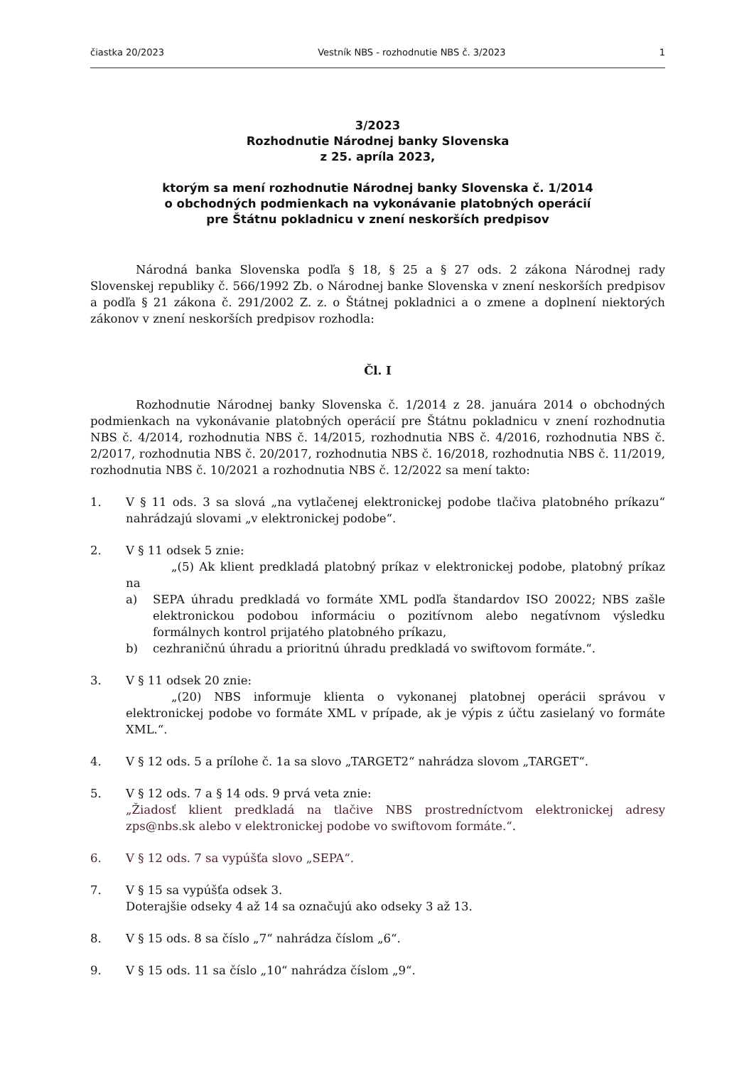čiastka 20/2023 Vestník NBS - rozhodnutie NBS č. 3/2023 1
3/2023
Rozhodnutie Národnej banky Slovenska
z 25. apríla 2023,
ktorým sa mení rozhodnutie Národnej banky Slovenska č. 1/2014
o obchodných podmienkach na vykonávanie platobných operácií
pre Štátnu pokladnicu v znení neskorších predpisov
Národná banka Slovenska podľa § 18, § 25 a § 27 ods. 2 zákona Národnej rady Slovenskej republiky č. 566/1992 Zb. o Národnej banke Slovenska v znení neskorších predpisov a podľa § 21 zákona č. 291/2002 Z. z. o Štátnej pokladnici a o zmene a doplnení niektorých zákonov v znení neskorších predpisov rozhodla:
Čl. I
Rozhodnutie Národnej banky Slovenska č. 1/2014 z 28. januára 2014 o obchodných podmienkach na vykonávanie platobných operácií pre Štátnu pokladnicu v znení rozhodnutia NBS č. 4/2014, rozhodnutia NBS č. 14/2015, rozhodnutia NBS č. 4/2016, rozhodnutia NBS č. 2/2017, rozhodnutia NBS č. 20/2017, rozhodnutia NBS č. 16/2018, rozhodnutia NBS č. 11/2019, rozhodnutia NBS č. 10/2021 a rozhodnutia NBS č. 12/2022 sa mení takto:
1. V § 11 ods. 3 sa slová „na vytlačenej elektronickej podobe tlačiva platobného príkazu“ nahrádzajú slovami „v elektronickej podobe“.
2. V § 11 odsek 5 znie:
„(5) Ak klient predkladá platobný príkaz v elektronickej podobe, platobný príkaz na
a) SEPA úhradu predkladá vo formáte XML podľa štandardov ISO 20022; NBS zašle elektronickou podobou informáciu o pozitívnom alebo negatívnom výsledku formálnych kontrol prijatého platobného príkazu,
b) cezhraničnú úhradu a prioritnú úhradu predkladá vo swiftovom formáte.“.
3. V § 11 odsek 20 znie:
„(20) NBS informuje klienta o vykonanej platobnej operácii správou v elektronickej podobe vo formáte XML v prípade, ak je výpis z účtu zasielaný vo formáte XML.“.
4. V § 12 ods. 5 a prílohe č. 1a sa slovo „TARGET2“ nahrádza slovom „TARGET“.
5. V § 12 ods. 7 a § 14 ods. 9 prvá veta znie:
„Žiadosť klient predkladá na tlačive NBS prostredníctvom elektronickej adresy zps@nbs.sk alebo v elektronickej podobe vo swiftovom formáte.“.
6. V § 12 ods. 7 sa vypúšťa slovo „SEPA“.
7. V § 15 sa vypúšťa odsek 3.
Doterajšie odseky 4 až 14 sa označujú ako odseky 3 až 13.
8. V § 15 ods. 8 sa číslo „7“ nahrádza číslom „6“.
9. V § 15 ods. 11 sa číslo „10“ nahrádza číslom „9“.